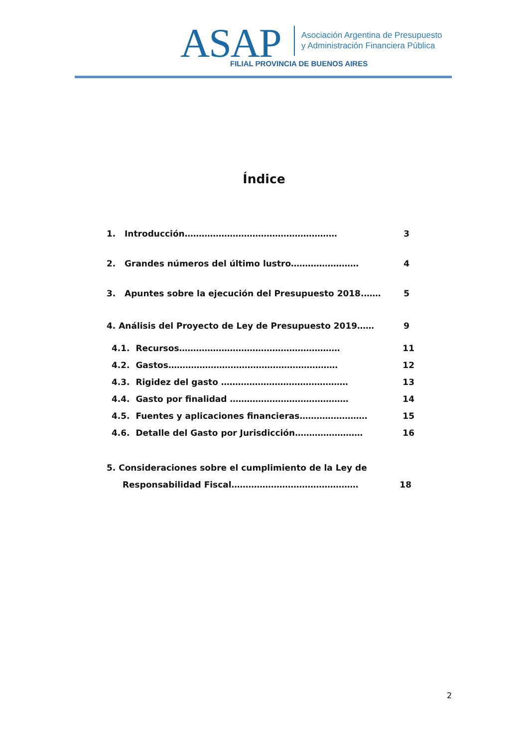ASAP
Asociación Argentina de Presupuesto
y Administración Financiera Pública
FILIAL PROVINCIA DE BUENOS AIRES
Índice
1. Introducción……………………………………………… 3
2. Grandes números del último lustro…………………… 4
3. Apuntes sobre la ejecución del Presupuesto 2018.…… 5
4. Análisis del Proyecto de Ley de Presupuesto 2019…… 9
4.1. Recursos………………………………………………… 11
4.2. Gastos…………………………………………………… 12
4.3. Rigidez del gasto ……………………………………… 13
4.4. Gasto por finalidad …………………………………… 14
4.5. Fuentes y aplicaciones financieras…………………… 15
4.6. Detalle del Gasto por Jurisdicción…………………… 16
5. Consideraciones sobre el cumplimiento de la Ley de
Responsabilidad Fiscal……………………………………… 18
2